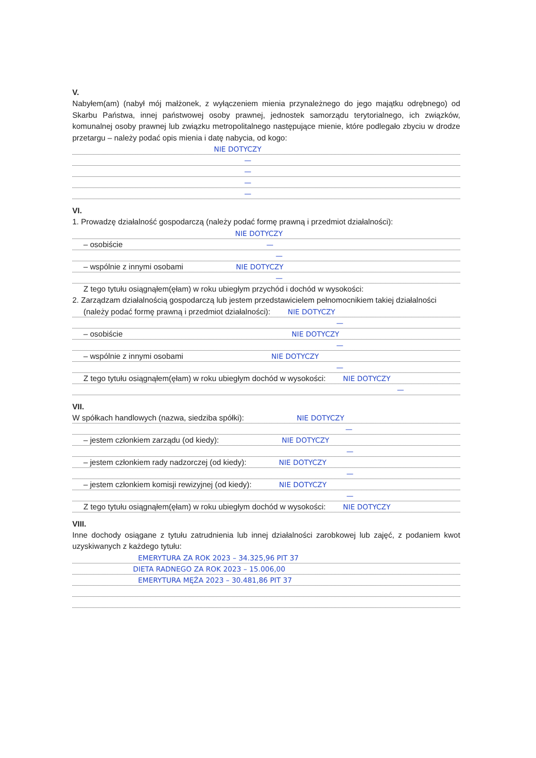V.
Nabyłem(am) (nabył mój małżonek, z wyłączeniem mienia przynależnego do jego majątku odrębnego) od Skarbu Państwa, innej państwowej osoby prawnej, jednostek samorządu terytorialnego, ich związków, komunalnej osoby prawnej lub związku metropolitalnego następujące mienie, które podlegało zbyciu w drodze przetargu – należy podać opis mienia i datę nabycia, od kogo:
NIE DOTYCZY
—
—
—
—
VI.
1. Prowadzę działalność gospodarczą (należy podać formę prawną i przedmiot działalności):
NIE DOTYCZY
– osobiście —
—
– wspólnie z innymi osobami NIE DOTYCZY
—
Z tego tytułu osiągnąłem(ęłam) w roku ubiegłym przychód i dochód w wysokości:
2. Zarządzam działalnością gospodarczą lub jestem przedstawicielem pełnomocnikiem takiej działalności
(należy podać formę prawną i przedmiot działalności): NIE DOTYCZY
—
– osobiście NIE DOTYCZY
—
– wspólnie z innymi osobami NIE DOTYCZY
—
Z tego tytułu osiągnąłem(ęłam) w roku ubiegłym dochód w wysokości: NIE DOTYCZY
—
VII.
W spółkach handlowych (nazwa, siedziba spółki): NIE DOTYCZY
—
– jestem członkiem zarządu (od kiedy): NIE DOTYCZY
—
– jestem członkiem rady nadzorczej (od kiedy): NIE DOTYCZY
—
– jestem członkiem komisji rewizyjnej (od kiedy): NIE DOTYCZY
—
Z tego tytułu osiągnąłem(ęłam) w roku ubiegłym dochód w wysokości: NIE DOTYCZY
VIII.
Inne dochody osiągane z tytułu zatrudnienia lub innej działalności zarobkowej lub zajęć, z podaniem kwot uzyskiwanych z każdego tytułu:
EMERYTURA ZA ROK 2023 – 34.325,96 PIT 37
DIETA RADNEGO ZA ROK 2023 – 15.006,00
EMERYTURA MĘŻA 2023 – 30.481,86 PIT 37